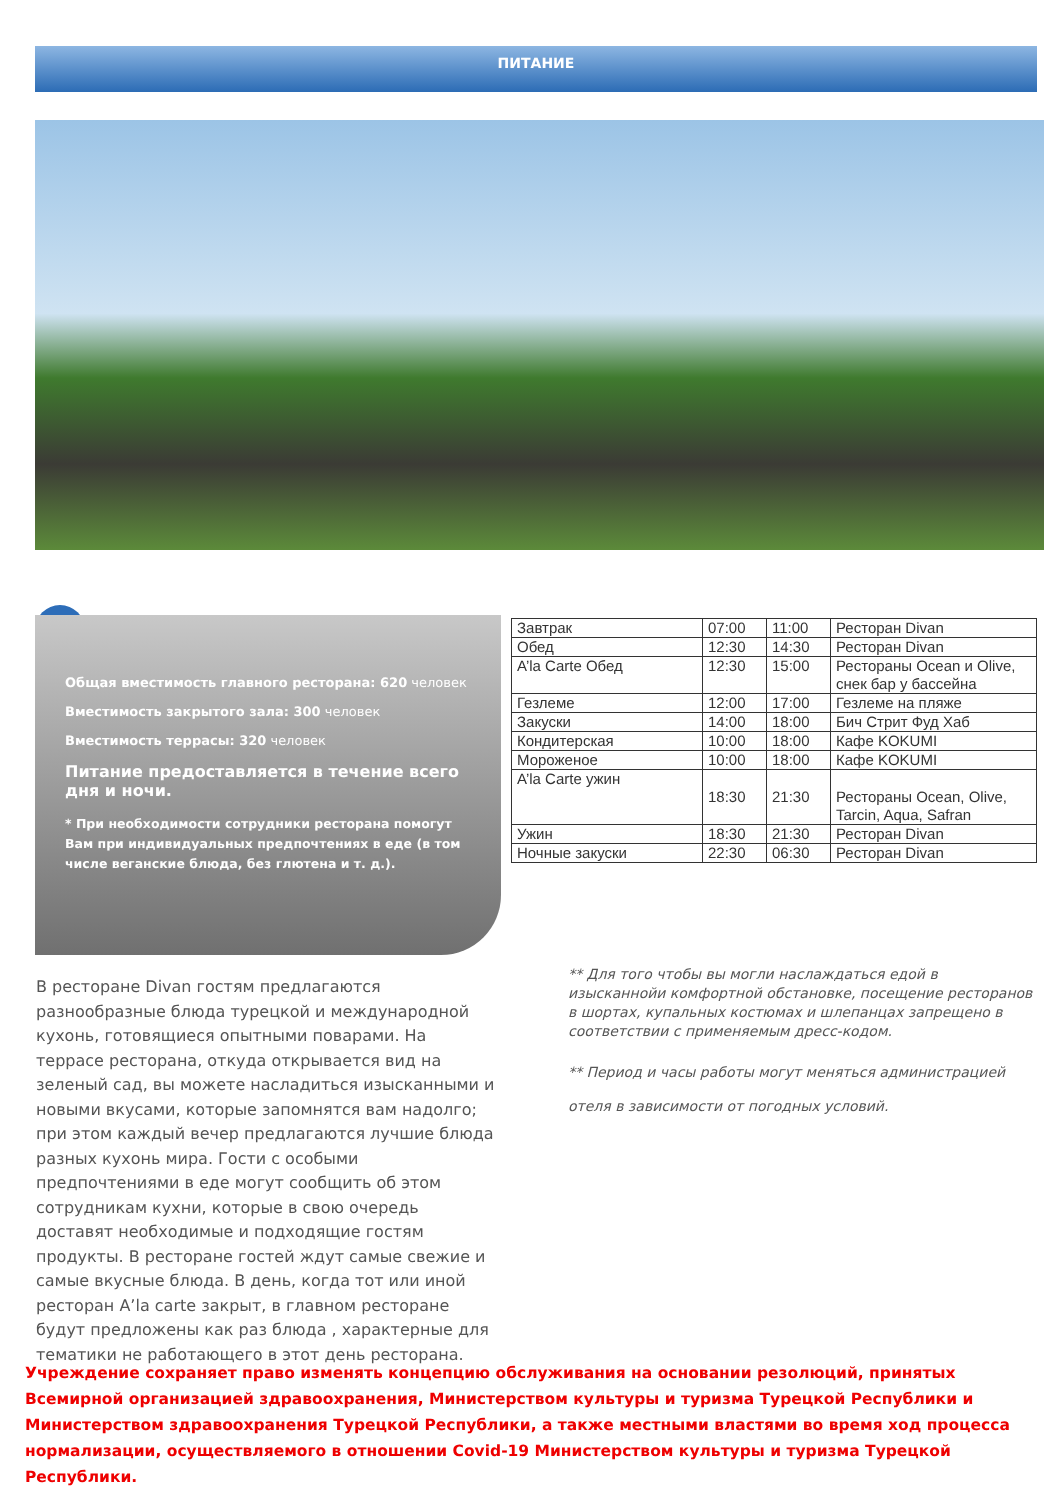ПИТАНИЕ
↘
Общая вместимость главного ресторана: 620 человек
Вместимость закрытого зала: 300 человек
Вместимость террасы: 320 человек
Питание предоставляется в течение всего дня и ночи.
* При необходимости сотрудники ресторана помогут Вам при индивидуальных предпочтениях в еде (в том числе веганские блюда, без глютена и т. д.).
| Завтрак | 07:00 | 11:00 | Ресторан Divan |
| Обед | 12:30 | 14:30 | Ресторан Divan |
| A’la Carte Обед | 12:30 | 15:00 | Рестораны Ocean и Olive, снек бар у бассейна |
| Гезлеме | 12:00 | 17:00 | Гезлеме на пляже |
| Закуски | 14:00 | 18:00 | Бич Стрит Фуд Хаб |
| Кондитерская | 10:00 | 18:00 | Кафе KOKUMI |
| Мороженое | 10:00 | 18:00 | Кафе KOKUMI |
| A’la Carte ужин | 18:30 | 21:30 | Рестораны Ocean, Olive, Tarcin, Aqua, Safran |
| Ужин | 18:30 | 21:30 | Ресторан Divan |
| Ночные закуски | 22:30 | 06:30 | Ресторан Divan |
В ресторане Divan гостям предлагаются разнообразные блюда турецкой и международной кухонь, готовящиеся опытными поварами. На террасе ресторана, откуда открывается вид на зеленый сад, вы можете насладиться изысканными и новыми вкусами, которые запомнятся вам надолго; при этом каждый вечер предлагаются лучшие блюда разных кухонь мира. Гости с особыми предпочтениями в еде могут сообщить об этом сотрудникам кухни, которые в свою очередь доставят необходимые и подходящие гостям продукты. В ресторане гостей ждут самые свежие и самые вкусные блюда. В день, когда тот или иной ресторан A’la carte закрыт, в главном ресторане будут предложены как раз блюда , характерные для тематики не работающего в этот день ресторана.
** Для того чтобы вы могли наслаждаться едой в изысканнойи комфортной обстановке, посещение ресторанов в шортах, купальных костюмах и шлепанцах запрещено в соответствии с применяемым дресс-кодом.
** Период и часы работы могут меняться администрацией отеля в зависимости от погодных условий.
Учреждение сохраняет право изменять концепцию обслуживания на основании резолюций, принятых Всемирной организацией здравоохранения, Министерством культуры и туризма Турецкой Республики и Министерством здравоохранения Турецкой Республики, а также местными властями во время ход процесса нормализации, осуществляемого в отношении Covid-19 Министерством культуры и туризма Турецкой Республики.